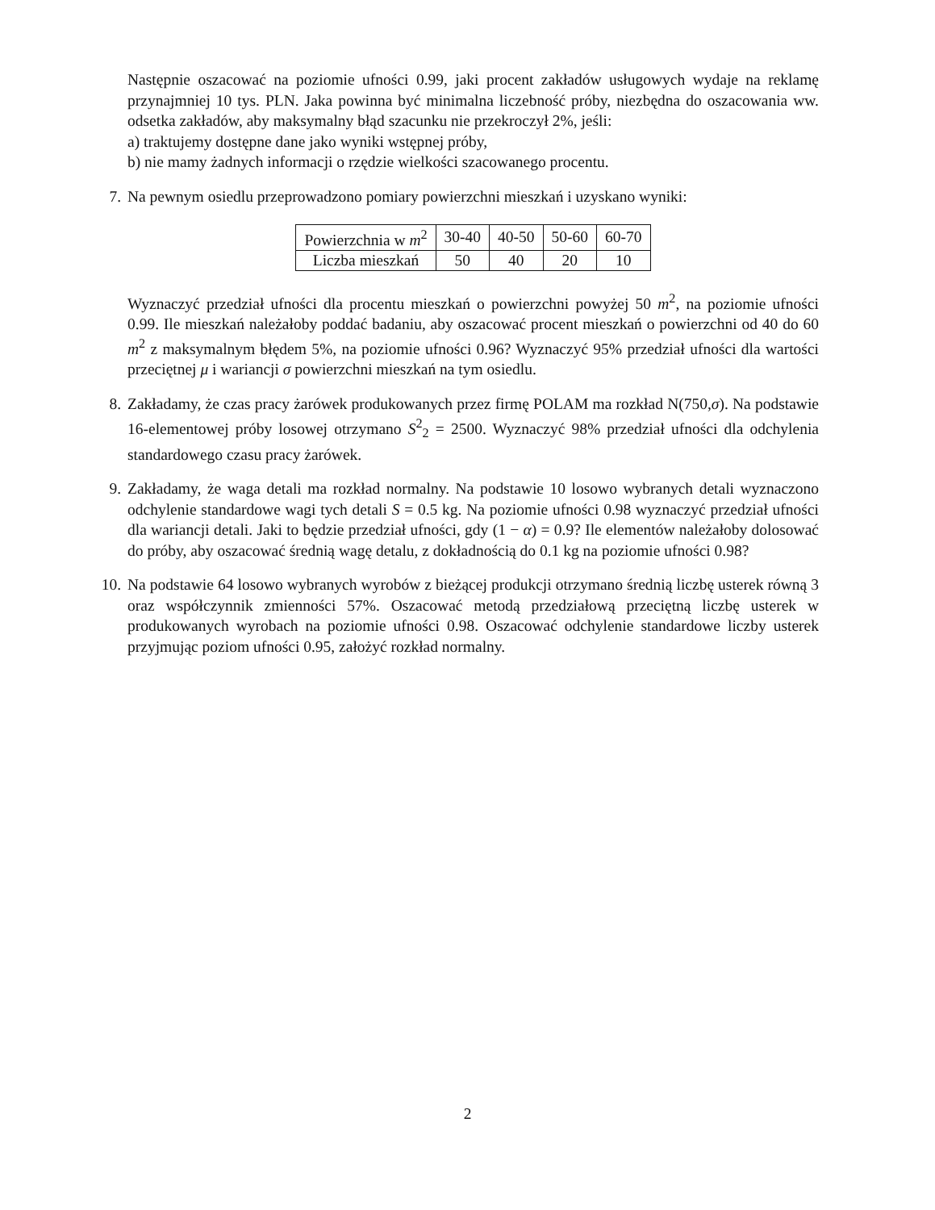Następnie oszacować na poziomie ufności 0.99, jaki procent zakładów usługowych wydaje na reklamę przynajmniej 10 tys. PLN. Jaka powinna być minimalna liczebność próby, niezbędna do oszacowania ww. odsetka zakładów, aby maksymalny błąd szacunku nie przekroczył 2%, jeśli:
a) traktujemy dostępne dane jako wyniki wstępnej próby,
b) nie mamy żadnych informacji o rzędzie wielkości szacowanego procentu.
7.
Na pewnym osiedlu przeprowadzono pomiary powierzchni mieszkań i uzyskano wyniki:
| Powierzchnia w m<sup>2</sup> | 30-40 | 40-50 | 50-60 | 60-70 |
| Liczba mieszkań | 50 | 40 | 20 | 10 |
Wyznaczyć przedział ufności dla procentu mieszkań o powierzchni powyżej 50 m<sup>2</sup>, na poziomie ufności 0.99. Ile mieszkań należałoby poddać badaniu, aby oszacować procent mieszkań o powierzchni od 40 do 60 m<sup>2</sup> z maksymalnym błędem 5%, na poziomie ufności 0.96? Wyznaczyć 95% przedział ufności dla wartości przeciętnej μ i wariancji σ powierzchni mieszkań na tym osiedlu.
8.
Zakładamy, że czas pracy żarówek produkowanych przez firmę POLAM ma rozkład N(750,σ). Na podstawie 16-elementowej próby losowej otrzymano S<sup>2</sup><sub>2</sub> = 2500. Wyznaczyć 98% przedział ufności dla odchylenia standardowego czasu pracy żarówek.
9.
Zakładamy, że waga detali ma rozkład normalny. Na podstawie 10 losowo wybranych detali wyznaczono odchylenie standardowe wagi tych detali S = 0.5 kg. Na poziomie ufności 0.98 wyznaczyć przedział ufności dla wariancji detali. Jaki to będzie przedział ufności, gdy (1 − α) = 0.9? Ile elementów należałoby dolosować do próby, aby oszacować średnią wagę detalu, z dokładnością do 0.1 kg na poziomie ufności 0.98?
10.
Na podstawie 64 losowo wybranych wyrobów z bieżącej produkcji otrzymano średnią liczbę usterek równą 3 oraz współczynnik zmienności 57%. Oszacować metodą przedziałową przeciętną liczbę usterek w produkowanych wyrobach na poziomie ufności 0.98. Oszacować odchylenie standardowe liczby usterek przyjmując poziom ufności 0.95, założyć rozkład normalny.
2